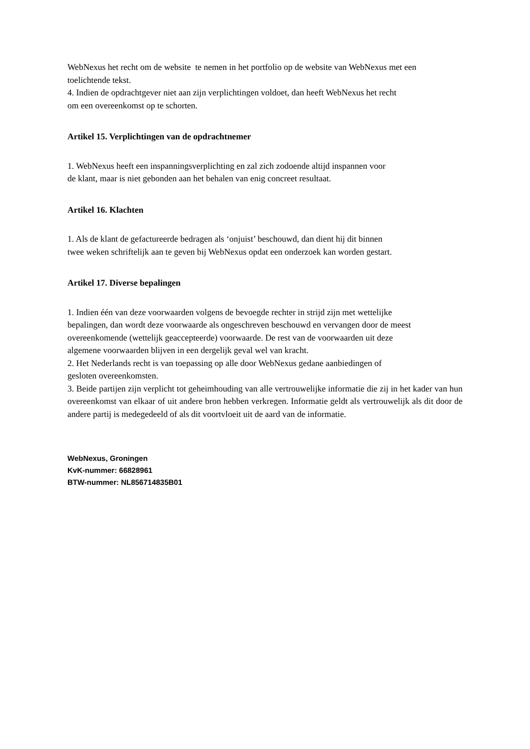WebNexus het recht om de website te nemen in het portfolio op de website van WebNexus met een
toelichtende tekst.
4. Indien de opdrachtgever niet aan zijn verplichtingen voldoet, dan heeft WebNexus het recht
om een overeenkomst op te schorten.
Artikel 15. Verplichtingen van de opdrachtnemer
1. WebNexus heeft een inspanningsverplichting en zal zich zodoende altijd inspannen voor
de klant, maar is niet gebonden aan het behalen van enig concreet resultaat.
Artikel 16. Klachten
1. Als de klant de gefactureerde bedragen als ‘onjuist’ beschouwd, dan dient hij dit binnen
twee weken schriftelijk aan te geven bij WebNexus opdat een onderzoek kan worden gestart.
Artikel 17. Diverse bepalingen
1. Indien één van deze voorwaarden volgens de bevoegde rechter in strijd zijn met wettelijke
bepalingen, dan wordt deze voorwaarde als ongeschreven beschouwd en vervangen door de meest
overeenkomende (wettelijk geaccepteerde) voorwaarde. De rest van de voorwaarden uit deze
algemene voorwaarden blijven in een dergelijk geval wel van kracht.
2. Het Nederlands recht is van toepassing op alle door WebNexus gedane aanbiedingen of
gesloten overeenkomsten.
3. Beide partijen zijn verplicht tot geheimhouding van alle vertrouwelijke informatie die zij in het kader van hun overeenkomst van elkaar of uit andere bron hebben verkregen. Informatie geldt als vertrouwelijk als dit door de andere partij is medegedeeld of als dit voortvloeit uit de aard van de informatie.
WebNexus, Groningen
KvK-nummer: 66828961
BTW-nummer: NL856714835B01